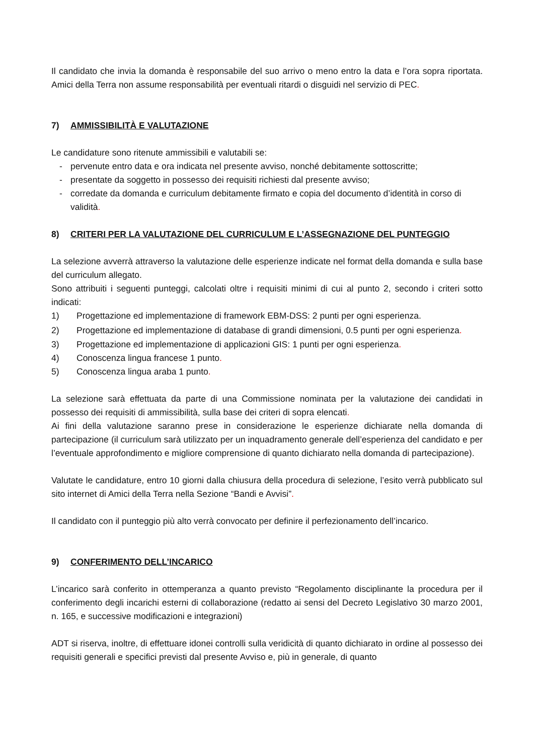Il candidato che invia la domanda è responsabile del suo arrivo o meno entro la data e l’ora sopra riportata. Amici della Terra non assume responsabilità per eventuali ritardi o disguidi nel servizio di PEC.
7) AMMISSIBILITÀ E VALUTAZIONE
Le candidature sono ritenute ammissibili e valutabili se:
- pervenute entro data e ora indicata nel presente avviso, nonché debitamente sottoscritte;
- presentate da soggetto in possesso dei requisiti richiesti dal presente avviso;
- corredate da domanda e curriculum debitamente firmato e copia del documento d’identità in corso di validità.
8) CRITERI PER LA VALUTAZIONE DEL CURRICULUM E L’ASSEGNAZIONE DEL PUNTEGGIO
La selezione avverrà attraverso la valutazione delle esperienze indicate nel format della domanda e sulla base del curriculum allegato.
Sono attribuiti i seguenti punteggi, calcolati oltre i requisiti minimi di cui al punto 2, secondo i criteri sotto indicati:
1) Progettazione ed implementazione di framework EBM-DSS: 2 punti per ogni esperienza.
2) Progettazione ed implementazione di database di grandi dimensioni, 0.5 punti per ogni esperienza.
3) Progettazione ed implementazione di applicazioni GIS: 1 punti per ogni esperienza.
4) Conoscenza lingua francese 1 punto.
5) Conoscenza lingua araba 1 punto.
La selezione sarà effettuata da parte di una Commissione nominata per la valutazione dei candidati in possesso dei requisiti di ammissibilità, sulla base dei criteri di sopra elencati.
Ai fini della valutazione saranno prese in considerazione le esperienze dichiarate nella domanda di partecipazione (il curriculum sarà utilizzato per un inquadramento generale dell’esperienza del candidato e per l’eventuale approfondimento e migliore comprensione di quanto dichiarato nella domanda di partecipazione).
Valutate le candidature, entro 10 giorni dalla chiusura della procedura di selezione, l’esito verrà pubblicato sul sito internet di Amici della Terra nella Sezione “Bandi e Avvisi”.
Il candidato con il punteggio più alto verrà convocato per definire il perfezionamento dell’incarico.
9) CONFERIMENTO DELL’INCARICO
L’incarico sarà conferito in ottemperanza a quanto previsto “Regolamento disciplinante la procedura per il conferimento degli incarichi esterni di collaborazione (redatto ai sensi del Decreto Legislativo 30 marzo 2001, n. 165, e successive modificazioni e integrazioni)
ADT si riserva, inoltre, di effettuare idonei controlli sulla veridicità di quanto dichiarato in ordine al possesso dei requisiti generali e specifici previsti dal presente Avviso e, più in generale, di quanto